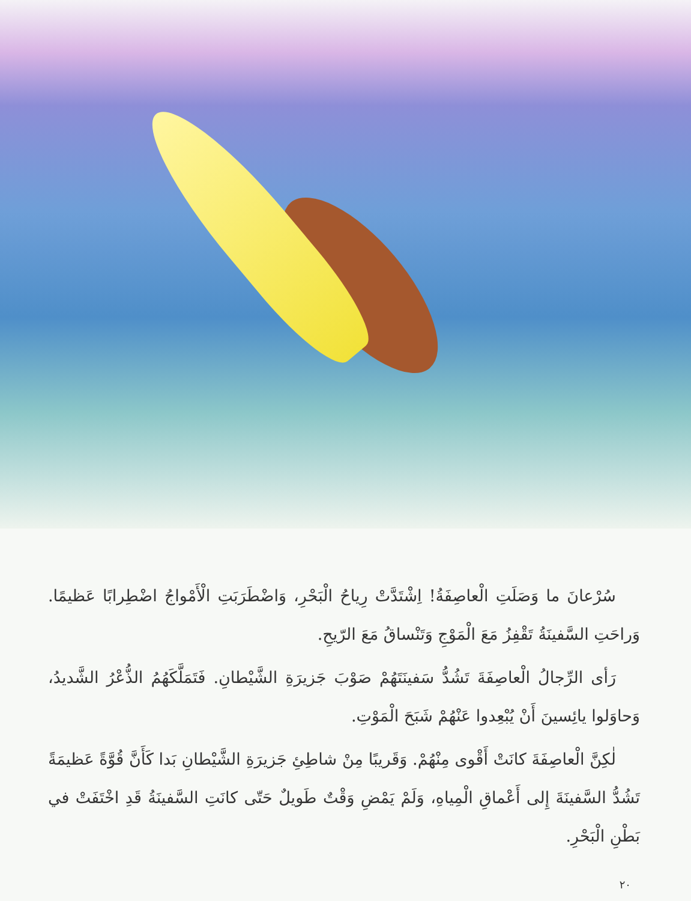سُرْعانَ ما وَصَلَتِ الْعاصِفَةُ! اِشْتَدَّتْ رِياحُ الْبَحْرِ، وَاضْطَرَبَتِ الْأَمْواجُ اضْطِرابًا عَظيمًا. وَراحَتِ السَّفينَةُ تَقْفِزُ مَعَ الْمَوْجِ وَتَنْساقُ مَعَ الرّيحِ.
رَأى الرِّجالُ الْعاصِفَةَ تَشُدُّ سَفينَتَهُمْ صَوْبَ جَزيرَةِ الشَّيْطانِ. فَتَمَلَّكَهُمُ الذُّعْرُ الشَّديدُ، وَحاوَلوا يائِسينَ أَنْ يُبْعِدوا عَنْهُمْ شَبَحَ الْمَوْتِ.
لٰكِنَّ الْعاصِفَةَ كانَتْ أَقْوى مِنْهُمْ. وَقَريبًا مِنْ شاطِئِ جَزيرَةِ الشَّيْطانِ بَدا كَأَنَّ قُوَّةً عَظيمَةً تَشُدُّ السَّفينَةَ إِلى أَعْماقِ الْمِياهِ، وَلَمْ يَمْضِ وَقْتٌ طَويلٌ حَتّى كانَتِ السَّفينَةُ قَدِ اخْتَفَتْ في بَطْنِ الْبَحْرِ.
٢٠